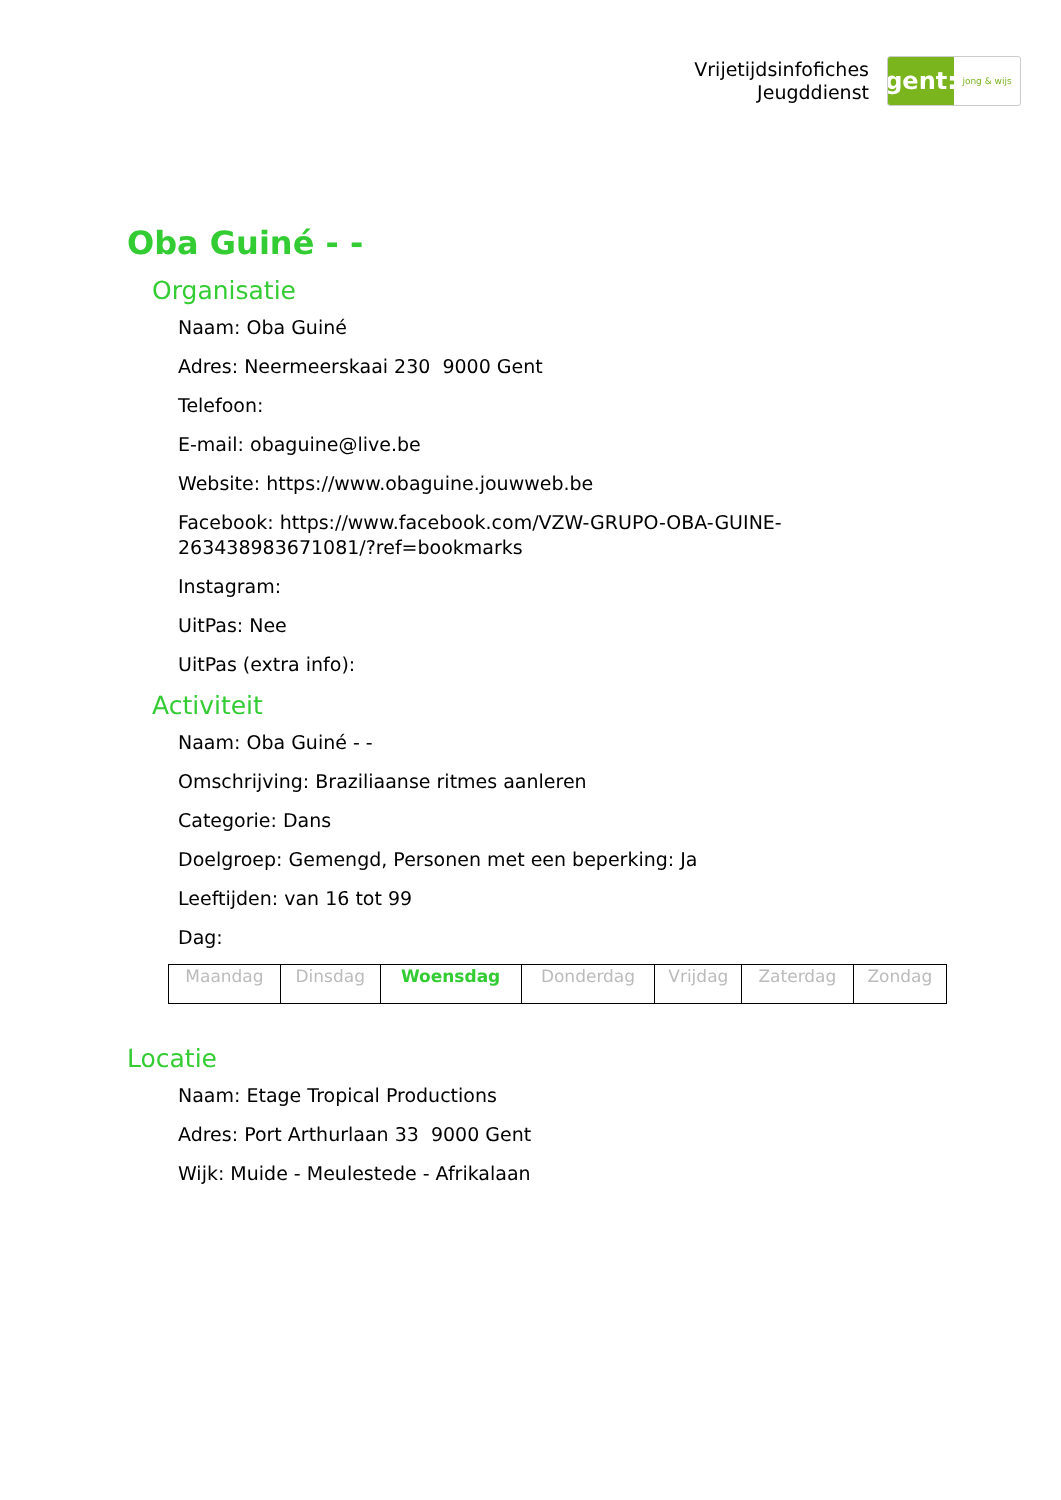Vrijetijdsinfofiches
Jeugddienst
gent:
jong & wijs
Oba Guiné - -
Organisatie
Naam: Oba Guiné
Adres: Neermeerskaai 230 9000 Gent
Telefoon:
E-mail: obaguine@live.be
Website: https://www.obaguine.jouwweb.be
Facebook: https://www.facebook.com/VZW-GRUPO-OBA-GUINE-
263438983671081/?ref=bookmarks
Instagram:
UitPas: Nee
UitPas (extra info):
Activiteit
Naam: Oba Guiné - -
Omschrijving: Braziliaanse ritmes aanleren
Categorie: Dans
Doelgroep: Gemengd, Personen met een beperking: Ja
Leeftijden: van 16 tot 99
Dag:
| Maandag | Dinsdag | Woensdag | Donderdag | Vrijdag | Zaterdag | Zondag |
Locatie
Naam: Etage Tropical Productions
Adres: Port Arthurlaan 33 9000 Gent
Wijk: Muide - Meulestede - Afrikalaan